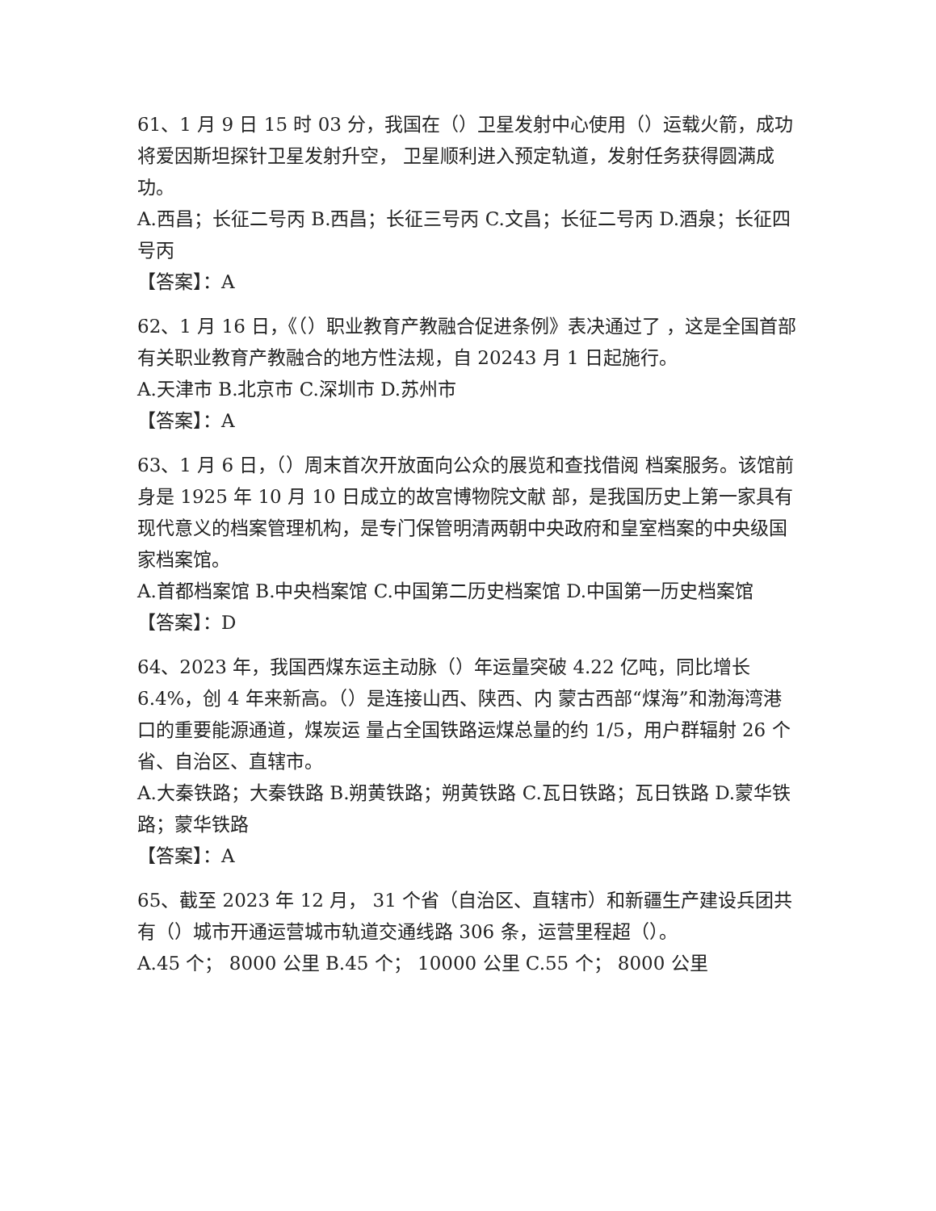61、1 月 9 日 15 时 03 分，我国在（）卫星发射中心使用（）运载火箭，成功将爱因斯坦探针卫星发射升空， 卫星顺利进入预定轨道，发射任务获得圆满成功。
A.西昌；长征二号丙 B.西昌；长征三号丙 C.文昌；长征二号丙 D.酒泉；长征四号丙
【答案】：A
62、1 月 16 日，《（）职业教育产教融合促进条例》表决通过了 ，这是全国首部有关职业教育产教融合的地方性法规，自 20243 月 1 日起施行。
A.天津市 B.北京市 C.深圳市 D.苏州市
【答案】：A
63、1 月 6 日，（）周末首次开放面向公众的展览和查找借阅 档案服务。该馆前身是 1925 年 10 月 10 日成立的故宫博物院文献 部，是我国历史上第一家具有现代意义的档案管理机构，是专门保管明清两朝中央政府和皇室档案的中央级国家档案馆。
A.首都档案馆 B.中央档案馆 C.中国第二历史档案馆 D.中国第一历史档案馆
【答案】：D
64、2023 年，我国西煤东运主动脉（）年运量突破 4.22 亿吨，同比增长 6.4%，创 4 年来新高。（）是连接山西、陕西、内 蒙古西部“煤海”和渤海湾港口的重要能源通道，煤炭运 量占全国铁路运煤总量的约 1/5，用户群辐射 26 个省、自治区、直辖市。
A.大秦铁路；大秦铁路 B.朔黄铁路；朔黄铁路 C.瓦日铁路；瓦日铁路 D.蒙华铁路；蒙华铁路
【答案】：A
65、截至 2023 年 12 月， 31 个省（自治区、直辖市）和新疆生产建设兵团共有（）城市开通运营城市轨道交通线路 306 条，运营里程超（）。
A.45 个； 8000 公里 B.45 个； 10000 公里 C.55 个； 8000 公里